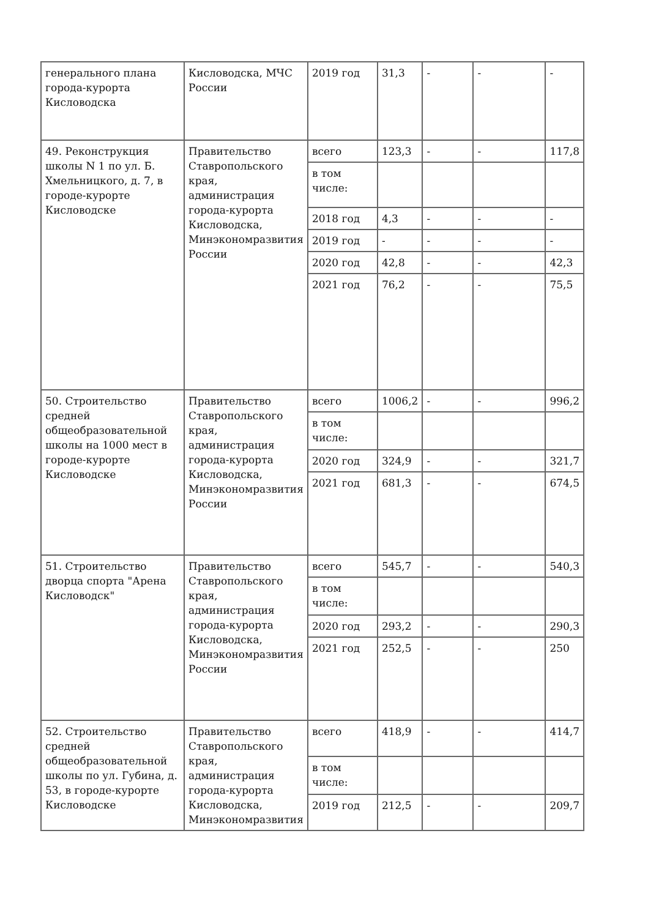| генерального плана города-курорта Кисловодска | Кисловодска, МЧС России | 2019 год | 31,3 | - | - | - |
| 49. Реконструкция школы N 1 по ул. Б. Хмельницкого, д. 7, в городе-курорте Кисловодске | Правительство Ставропольского края, администрация города-курорта Кисловодска, Минэкономразвития России | всего | 123,3 | - | - | 117,8 |
| | | в том числе: | | | | |
| | | 2018 год | 4,3 | - | - | - |
| | | 2019 год | - | - | - | - |
| | | 2020 год | 42,8 | - | - | 42,3 |
| | | 2021 год | 76,2 | - | - | 75,5 |
| 50. Строительство средней общеобразовательной школы на 1000 мест в городе-курорте Кисловодске | Правительство Ставропольского края, администрация города-курорта Кисловодска, Минэкономразвития России | всего | 1006,2 | - | - | 996,2 |
| | | в том числе: | | | | |
| | | 2020 год | 324,9 | - | - | 321,7 |
| | | 2021 год | 681,3 | - | - | 674,5 |
| 51. Строительство дворца спорта "Арена Кисловодск" | Правительство Ставропольского края, администрация города-курорта Кисловодска, Минэкономразвития России | всего | 545,7 | - | - | 540,3 |
| | | в том числе: | | | | |
| | | 2020 год | 293,2 | - | - | 290,3 |
| | | 2021 год | 252,5 | - | - | 250 |
| 52. Строительство средней общеобразовательной школы по ул. Губина, д. 53, в городе-курорте Кисловодске | Правительство Ставропольского края, администрация города-курорта Кисловодска, Минэкономразвития | всего | 418,9 | - | - | 414,7 |
| | | в том числе: | | | | |
| | | 2019 год | 212,5 | - | - | 209,7 |